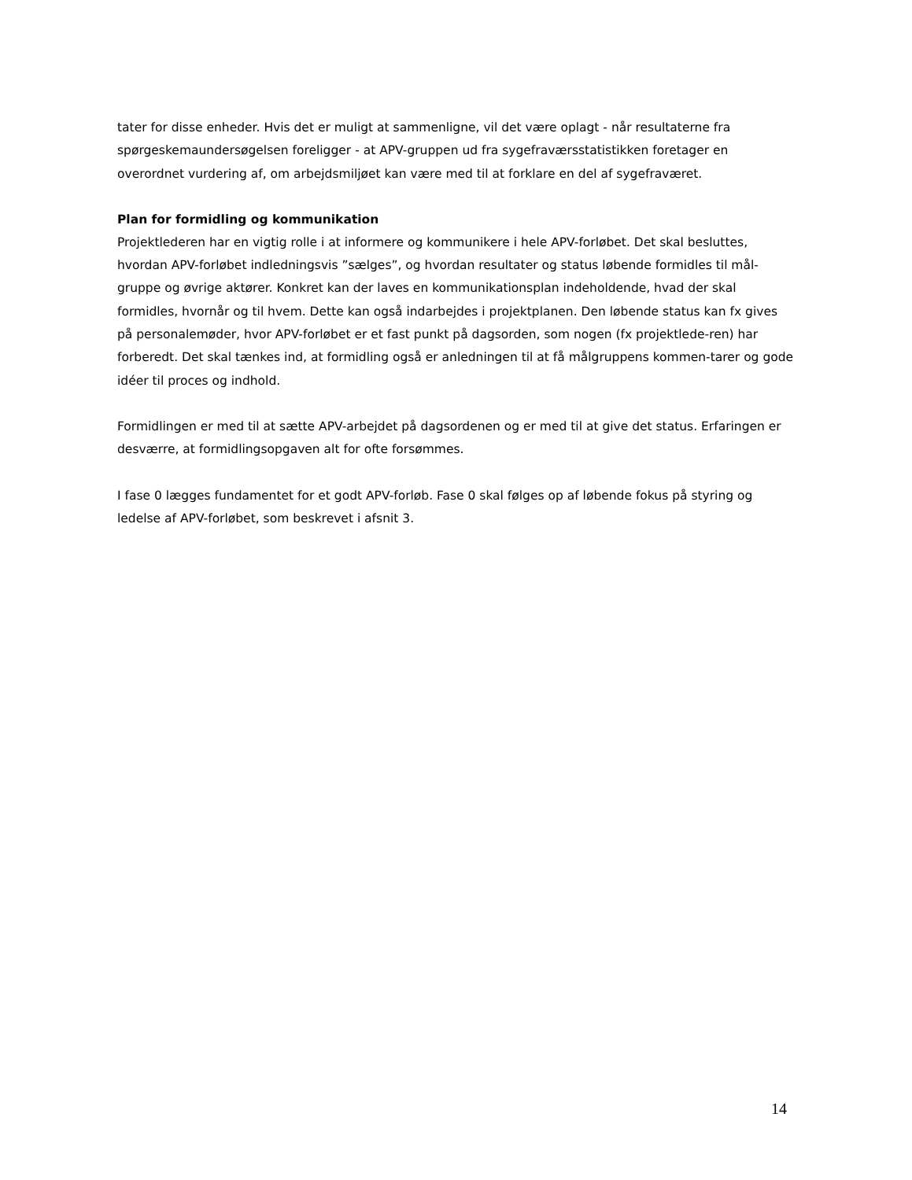tater for disse enheder. Hvis det er muligt at sammenligne, vil det være oplagt - når resultaterne fra spørgeskemaundersøgelsen foreligger - at APV-gruppen ud fra sygefraværsstatistikken foretager en overordnet vurdering af, om arbejdsmiljøet kan være med til at forklare en del af sygefraværet.
Plan for formidling og kommunikation
Projektlederen har en vigtig rolle i at informere og kommunikere i hele APV-forløbet. Det skal besluttes, hvordan APV-forløbet indledningsvis ”sælges”, og hvordan resultater og status løbende formidles til mål-gruppe og øvrige aktører. Konkret kan der laves en kommunikationsplan indeholdende, hvad der skal formidles, hvornår og til hvem. Dette kan også indarbejdes i projektplanen. Den løbende status kan fx gives på personalemøder, hvor APV-forløbet er et fast punkt på dagsorden, som nogen (fx projektlede-ren) har forberedt. Det skal tænkes ind, at formidling også er anledningen til at få målgruppens kommen-tarer og gode idéer til proces og indhold.
Formidlingen er med til at sætte APV-arbejdet på dagsordenen og er med til at give det status. Erfaringen er desværre, at formidlingsopgaven alt for ofte forsømmes.
I fase 0 lægges fundamentet for et godt APV-forløb. Fase 0 skal følges op af løbende fokus på styring og ledelse af APV-forløbet, som beskrevet i afsnit 3.
14